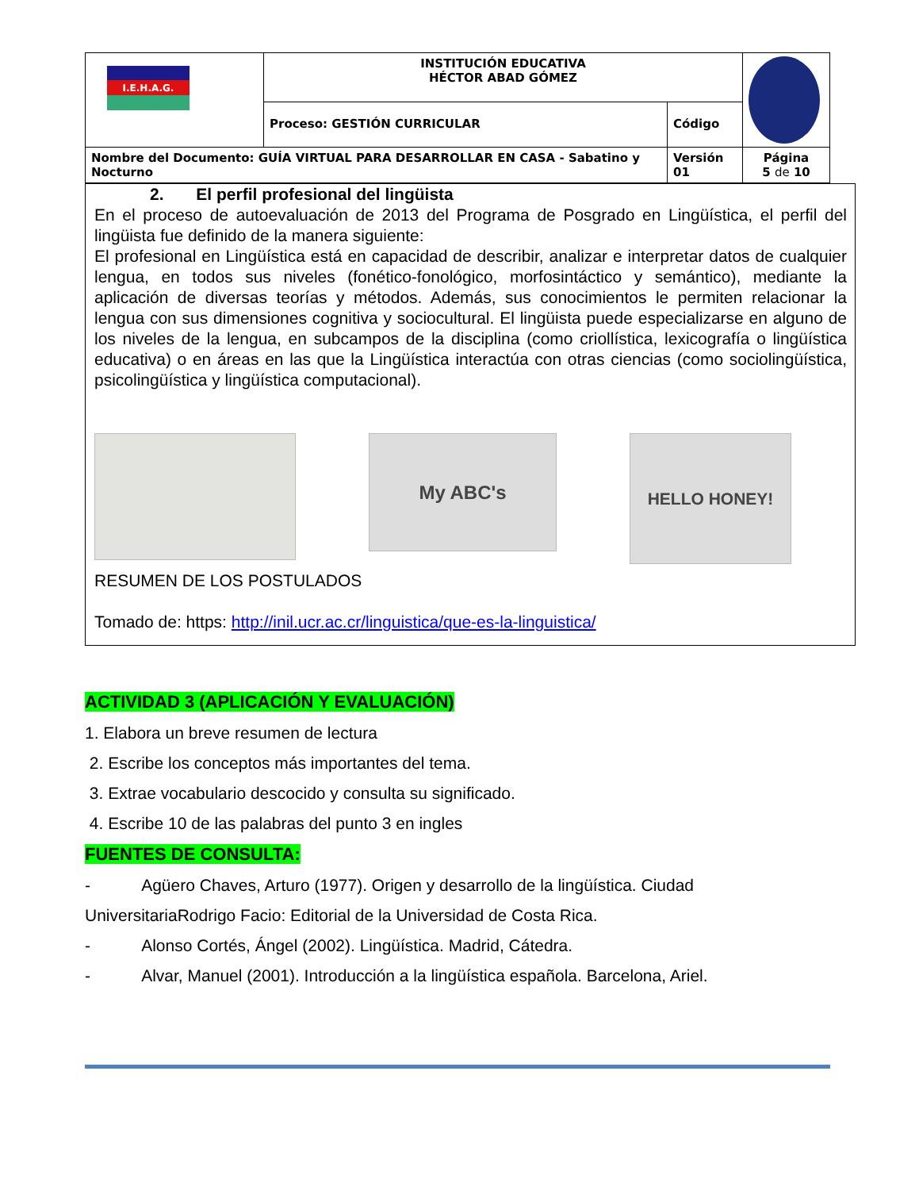| I.E.H.A.G. | INSTITUCIÓN EDUCATIVA HÉCTOR ABAD GÓMEZ | | |
| | Proceso: GESTIÓN CURRICULAR | Código | |
| Nombre del Documento: GUÍA VIRTUAL PARA DESARROLLAR EN CASA - Sabatino y Nocturno | | Versión 01 | Página 5 de 10 |
2. El perfil profesional del lingüista
En el proceso de autoevaluación de 2013 del Programa de Posgrado en Lingüística, el perfil del lingüista fue definido de la manera siguiente:
El profesional en Lingüística está en capacidad de describir, analizar e interpretar datos de cualquier lengua, en todos sus niveles (fonético-fonológico, morfosintáctico y semántico), mediante la aplicación de diversas teorías y métodos. Además, sus conocimientos le permiten relacionar la lengua con sus dimensiones cognitiva y sociocultural. El lingüista puede especializarse en alguno de los niveles de la lengua, en subcampos de la disciplina (como criollística, lexicografía o lingüística educativa) o en áreas en las que la Lingüística interactúa con otras ciencias (como sociolingüística, psicolingüística y lingüística computacional).
My ABC's
HELLO HONEY!
RESUMEN DE LOS POSTULADOS
Tomado de: https: http://inil.ucr.ac.cr/linguistica/que-es-la-linguistica/
ACTIVIDAD 3 (APLICACIÓN Y EVALUACIÓN)
1. Elabora un breve resumen de lectura
2. Escribe los conceptos más importantes del tema.
3. Extrae vocabulario descocido y consulta su significado.
4. Escribe 10 de las palabras del punto 3 en ingles
FUENTES DE CONSULTA:
- Agüero Chaves, Arturo (1977). Origen y desarrollo de la lingüística. Ciudad
UniversitariaRodrigo Facio: Editorial de la Universidad de Costa Rica.
- Alonso Cortés, Ángel (2002). Lingüística. Madrid, Cátedra.
- Alvar, Manuel (2001). Introducción a la lingüística española. Barcelona, Ariel.